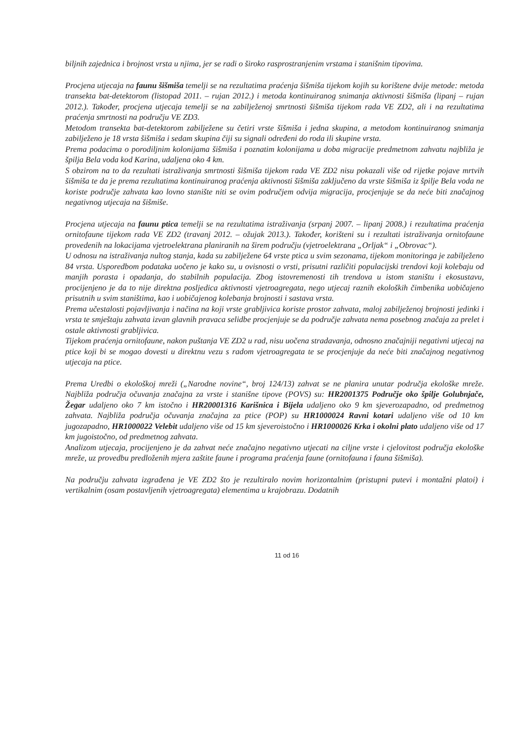biljnih zajednica i brojnost vrsta u njima, jer se radi o široko rasprostranjenim vrstama i stanišnim tipovima.
Procjena utjecaja na faunu šišmiša temelji se na rezultatima praćenja šišmiša tijekom kojih su korištene dvije metode: metoda transekta bat-detektorom (listopad 2011. – rujan 2012.) i metoda kontinuiranog snimanja aktivnosti šišmiša (lipanj – rujan 2012.). Također, procjena utjecaja temelji se na zabilježenoj smrtnosti šišmiša tijekom rada VE ZD2, ali i na rezultatima praćenja smrtnosti na području VE ZD3.
Metodom transekta bat-detektorom zabilježene su četiri vrste šišmiša i jedna skupina, a metodom kontinuiranog snimanja zabilježeno je 18 vrsta šišmiša i sedam skupina čiji su signali određeni do roda ili skupine vrsta.
Prema podacima o porodiljnim kolonijama šišmiša i poznatim kolonijama u doba migracije predmetnom zahvatu najbliža je špilja Bela voda kod Karina, udaljena oko 4 km.
S obzirom na to da rezultati istraživanja smrtnosti šišmiša tijekom rada VE ZD2 nisu pokazali više od rijetke pojave mrtvih šišmiša te da je prema rezultatima kontinuiranog praćenja aktivnosti šišmiša zaključeno da vrste šišmiša iz špilje Bela voda ne koriste područje zahvata kao lovno stanište niti se ovim područjem odvija migracija, procjenjuje se da neće biti značajnog negativnog utjecaja na šišmiše.
Procjena utjecaja na faunu ptica temelji se na rezultatima istraživanja (srpanj 2007. – lipanj 2008.) i rezultatima praćenja ornitofaune tijekom rada VE ZD2 (travanj 2012. – ožujak 2013.). Također, korišteni su i rezultati istraživanja ornitofaune provedenih na lokacijama vjetroelektrana planiranih na širem području (vjetroelektrana „Orljak“ i „Obrovac“).
U odnosu na istraživanja nultog stanja, kada su zabilježene 64 vrste ptica u svim sezonama, tijekom monitoringa je zabilježeno 84 vrsta. Usporedbom podataka uočeno je kako su, u ovisnosti o vrsti, prisutni različiti populacijski trendovi koji kolebaju od manjih porasta i opadanja, do stabilnih populacija. Zbog istovremenosti tih trendova u istom staništu i ekosustavu, procijenjeno je da to nije direktna posljedica aktivnosti vjetroagregata, nego utjecaj raznih ekoloških čimbenika uobičajeno prisutnih u svim staništima, kao i uobičajenog kolebanja brojnosti i sastava vrsta.
Prema učestalosti pojavljivanja i načina na koji vrste grabljivica koriste prostor zahvata, maloj zabilježenoj brojnosti jedinki i vrsta te smještaju zahvata izvan glavnih pravaca selidbe procjenjuje se da područje zahvata nema posebnog značaja za prelet i ostale aktivnosti grabljivica.
Tijekom praćenja ornitofaune, nakon puštanja VE ZD2 u rad, nisu uočena stradavanja, odnosno značajniji negativni utjecaj na ptice koji bi se mogao dovesti u direktnu vezu s radom vjetroagregata te se procjenjuje da neće biti značajnog negativnog utjecaja na ptice.
Prema Uredbi o ekološkoj mreži („Narodne novine“, broj 124/13) zahvat se ne planira unutar područja ekološke mreže. Najbliža područja očuvanja značajna za vrste i stanišne tipove (POVS) su: HR2001375 Područje oko špilje Golubnjače, Žegar udaljeno oko 7 km istočno i HR20001316 Karišnica i Bijela udaljeno oko 9 km sjeverozapadno, od predmetnog zahvata. Najbliža područja očuvanja značajna za ptice (POP) su HR1000024 Ravni kotari udaljeno više od 10 km jugozapadno, HR1000022 Velebit udaljeno više od 15 km sjeveroistočno i HR1000026 Krka i okolni plato udaljeno više od 17 km jugoistočno, od predmetnog zahvata.
Analizom utjecaja, procijenjeno je da zahvat neće značajno negativno utjecati na ciljne vrste i cjelovitost područja ekološke mreže, uz provedbu predloženih mjera zaštite faune i programa praćenja faune (ornitofauna i fauna šišmiša).
Na području zahvata izgrađena je VE ZD2 što je rezultiralo novim horizontalnim (pristupni putevi i montažni platoi) i vertikalnim (osam postavljenih vjetroagregata) elementima u krajobrazu. Dodatnih
11 od 16